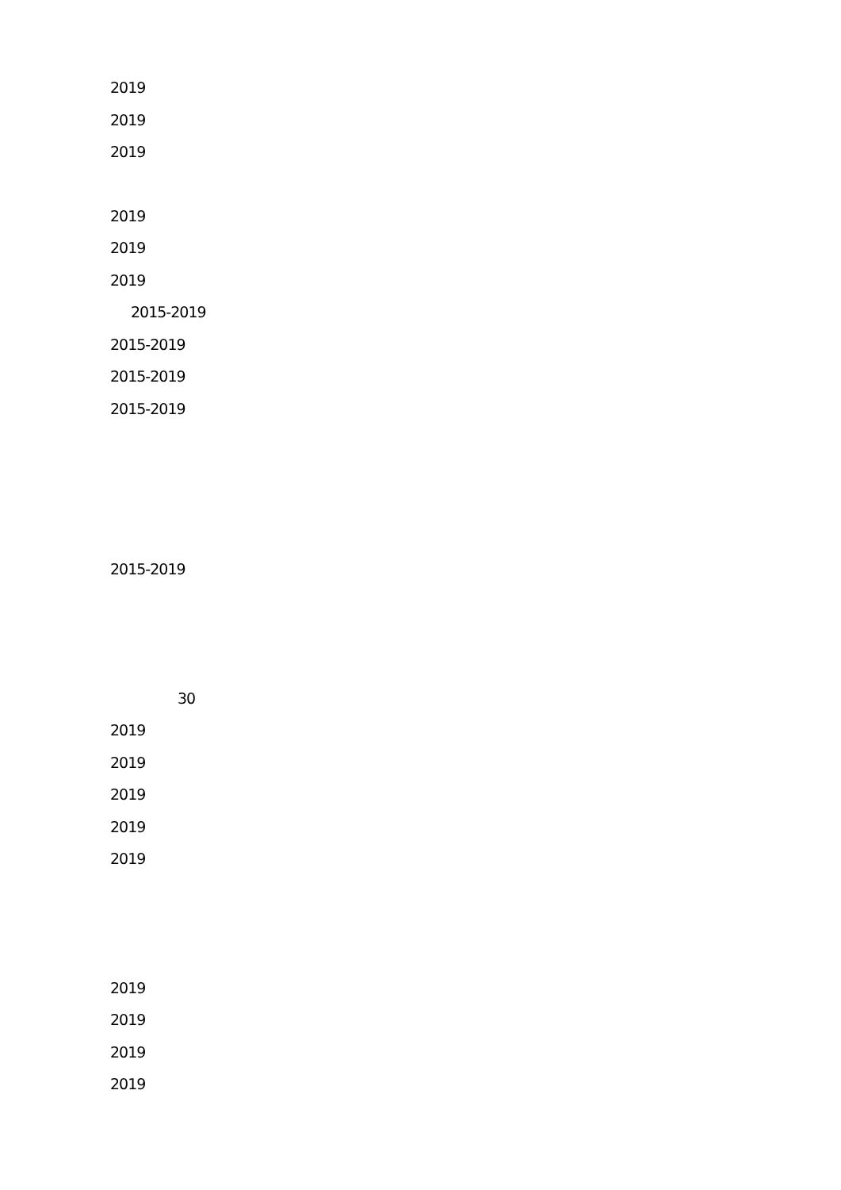2019
2019
2019
2019
2019
2019
2015-2019
2015-2019
2015-2019
2015-2019
2015-2019
30
2019
2019
2019
2019
2019
2019
2019
2019
2019